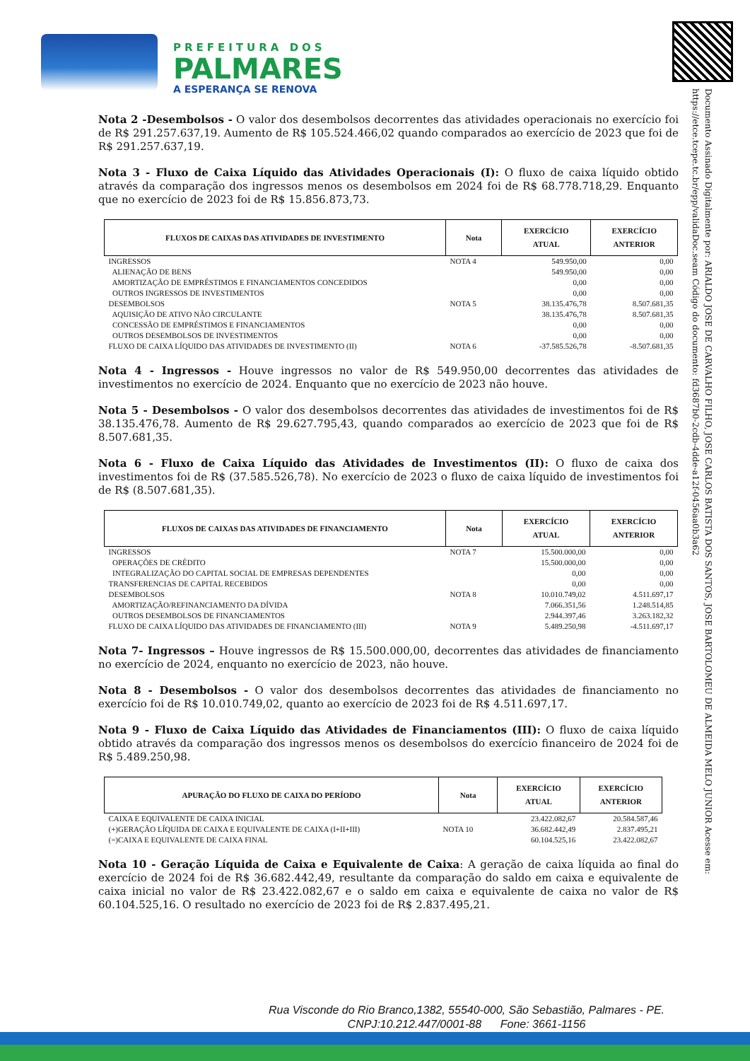PREFEITURA DOS
PALMARES
A ESPERANÇA SE RENOVA
Documento Assinado Digitalmente por: ARIALDO JOSE DE CARVALHO FILHO, JOSE CARLOS BATISTA DOS SANTOS, JOSE BARTOLOMEU DE ALMEIDA MELO JUNIOR Acesse em: https://etce.tcepe.tc.br/epp/validaDoc.seam Código do documento: fd3687b0-2cdb-4dde-a12f-0456aa0b3a62
Nota 2 -Desembolsos - O valor dos desembolsos decorrentes das atividades operacionais no exercício foi de R$ 291.257.637,19. Aumento de R$ 105.524.466,02 quando comparados ao exercício de 2023 que foi de R$ 291.257.637,19.
Nota 3 - Fluxo de Caixa Líquido das Atividades Operacionais (I): O fluxo de caixa líquido obtido através da comparação dos ingressos menos os desembolsos em 2024 foi de R$ 68.778.718,29. Enquanto que no exercício de 2023 foi de R$ 15.856.873,73.
| FLUXOS DE CAIXAS DAS ATIVIDADES DE INVESTIMENTO | Nota | EXERCÍCIO ATUAL | EXERCÍCIO ANTERIOR |
| --- | --- | --- | --- |
| INGRESSOS | NOTA 4 | 549.950,00 | 0,00 |
| ALIENAÇÃO DE BENS | | 549.950,00 | 0,00 |
| AMORTIZAÇÃO DE EMPRÉSTIMOS E FINANCIAMENTOS CONCEDIDOS | | 0,00 | 0,00 |
| OUTROS INGRESSOS DE INVESTIMENTOS | | 0,00 | 0,00 |
| DESEMBOLSOS | NOTA 5 | 38.135.476,78 | 8.507.681,35 |
| AQUISIÇÃO DE ATIVO NÃO CIRCULANTE | | 38.135.476,78 | 8.507.681,35 |
| CONCESSÃO DE EMPRÉSTIMOS E FINANCIAMENTOS | | 0,00 | 0,00 |
| OUTROS DESEMBOLSOS DE INVESTIMENTOS | | 0,00 | 0,00 |
| FLUXO DE CAIXA LÍQUIDO DAS ATIVIDADES DE INVESTIMENTO (II) | NOTA 6 | -37.585.526,78 | -8.507.681,35 |
Nota 4 - Ingressos - Houve ingressos no valor de R$ 549.950,00 decorrentes das atividades de investimentos no exercício de 2024. Enquanto que no exercício de 2023 não houve.
Nota 5 - Desembolsos - O valor dos desembolsos decorrentes das atividades de investimentos foi de R$ 38.135.476,78. Aumento de R$ 29.627.795,43, quando comparados ao exercício de 2023 que foi de R$ 8.507.681,35.
Nota 6 - Fluxo de Caixa Líquido das Atividades de Investimentos (II): O fluxo de caixa dos investimentos foi de R$ (37.585.526,78). No exercício de 2023 o fluxo de caixa líquido de investimentos foi de R$ (8.507.681,35).
| FLUXOS DE CAIXAS DAS ATIVIDADES DE FINANCIAMENTO | Nota | EXERCÍCIO ATUAL | EXERCÍCIO ANTERIOR |
| --- | --- | --- | --- |
| INGRESSOS | NOTA 7 | 15.500.000,00 | 0,00 |
| OPERAÇÕES DE CRÉDITO | | 15.500.000,00 | 0,00 |
| INTEGRALIZAÇÃO DO CAPITAL SOCIAL DE EMPRESAS DEPENDENTES | | 0,00 | 0,00 |
| TRANSFERENCIAS DE CAPITAL RECEBIDOS | | 0,00 | 0,00 |
| DESEMBOLSOS | NOTA 8 | 10.010.749,02 | 4.511.697,17 |
| AMORTIZAÇÃO/REFINANCIAMENTO DA DÍVIDA | | 7.066.351,56 | 1.248.514,85 |
| OUTROS DESEMBOLSOS DE FINANCIAMENTOS | | 2.944.397,46 | 3.263.182,32 |
| FLUXO DE CAIXA LÍQUIDO DAS ATIVIDADES DE FINANCIAMENTO (III) | NOTA 9 | 5.489.250,98 | -4.511.697,17 |
Nota 7- Ingressos – Houve ingressos de R$ 15.500.000,00, decorrentes das atividades de financiamento no exercício de 2024, enquanto no exercício de 2023, não houve.
Nota 8 - Desembolsos - O valor dos desembolsos decorrentes das atividades de financiamento no exercício foi de R$ 10.010.749,02, quanto ao exercício de 2023 foi de R$ 4.511.697,17.
Nota 9 - Fluxo de Caixa Líquido das Atividades de Financiamentos (III): O fluxo de caixa líquido obtido através da comparação dos ingressos menos os desembolsos do exercício financeiro de 2024 foi de R$ 5.489.250,98.
| APURAÇÃO DO FLUXO DE CAIXA DO PERÍODO | Nota | EXERCÍCIO ATUAL | EXERCÍCIO ANTERIOR |
| --- | --- | --- | --- |
| CAIXA E EQUIVALENTE DE CAIXA INICIAL | | 23.422.082,67 | 20.584.587,46 |
| (+)GERAÇÃO LÍQUIDA DE CAIXA E EQUIVALENTE DE CAIXA (I+II+III) | NOTA 10 | 36.682.442,49 | 2.837.495,21 |
| (=)CAIXA E EQUIVALENTE DE CAIXA FINAL | | 60.104.525,16 | 23.422.082,67 |
Nota 10 - Geração Líquida de Caixa e Equivalente de Caixa: A geração de caixa líquida ao final do exercício de 2024 foi de R$ 36.682.442,49, resultante da comparação do saldo em caixa e equivalente de caixa inicial no valor de R$ 23.422.082,67 e o saldo em caixa e equivalente de caixa no valor de R$ 60.104.525,16. O resultado no exercício de 2023 foi de R$ 2.837.495,21.
Rua Visconde do Rio Branco,1382, 55540-000, São Sebastião, Palmares - PE.
CNPJ:10.212.447/0001-88 Fone: 3661-1156